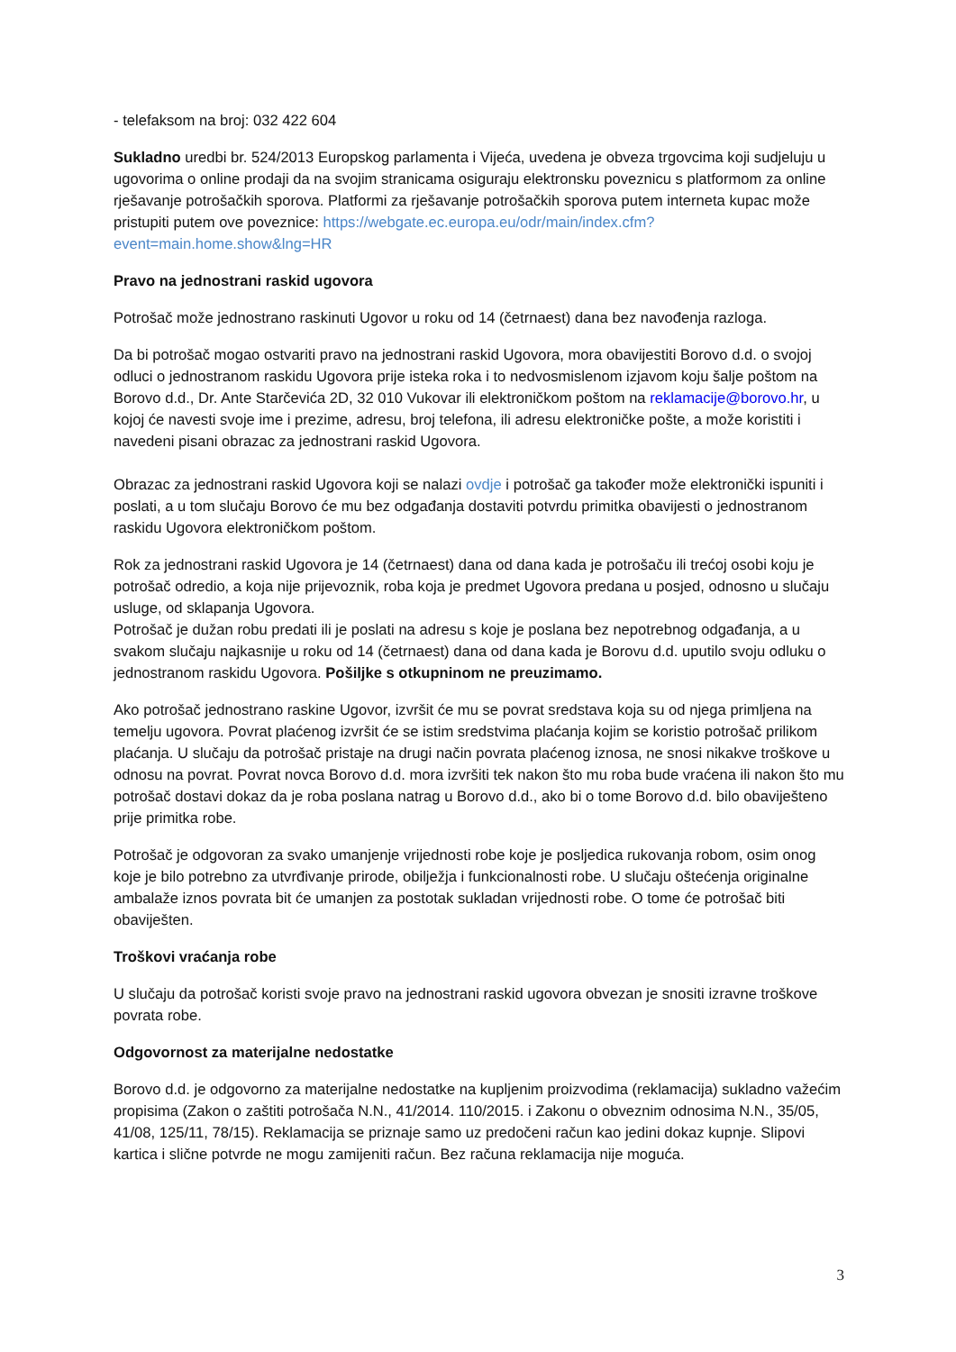- telefaksom na broj: 032 422 604
Sukladno uredbi br. 524/2013 Europskog parlamenta i Vijeća, uvedena je obveza trgovcima koji sudjeluju u ugovorima o online prodaji da na svojim stranicama osiguraju elektronsku poveznicu s platformom za online rješavanje potrošačkih sporova. Platformi za rješavanje potrošačkih sporova putem interneta kupac može pristupiti putem ove poveznice: https://webgate.ec.europa.eu/odr/main/index.cfm?event=main.home.show&lng=HR
Pravo na jednostrani raskid ugovora
Potrošač može jednostrano raskinuti Ugovor u roku od 14 (četrnaest) dana bez navođenja razloga.
Da bi potrošač mogao ostvariti pravo na jednostrani raskid Ugovora, mora obavijestiti Borovo d.d. o svojoj odluci o jednostranom raskidu Ugovora prije isteka roka i to nedvosmislenom izjavom koju šalje poštom na Borovo d.d., Dr. Ante Starčevića 2D, 32 010 Vukovar ili elektroničkom poštom na reklamacije@borovo.hr, u kojoj će navesti svoje ime i prezime, adresu, broj telefona, ili adresu elektroničke pošte, a može koristiti i navedeni pisani obrazac za jednostrani raskid Ugovora.
Obrazac za jednostrani raskid Ugovora koji se nalazi ovdje i potrošač ga također može elektronički ispuniti i poslati, a u tom slučaju Borovo će mu bez odgađanja dostaviti potvrdu primitka obavijesti o jednostranom raskidu Ugovora elektroničkom poštom.
Rok za jednostrani raskid Ugovora je 14 (četrnaest) dana od dana kada je potrošaču ili trećoj osobi koju je potrošač odredio, a koja nije prijevoznik, roba koja je predmet Ugovora predana u posjed, odnosno u slučaju usluge, od sklapanja Ugovora.
Potrošač je dužan robu predati ili je poslati na adresu s koje je poslana bez nepotrebnog odgađanja, a u svakom slučaju najkasnije u roku od 14 (četrnaest) dana od dana kada je Borovu d.d. uputilo svoju odluku o jednostranom raskidu Ugovora. Pošiljke s otkupninom ne preuzimamo.
Ako potrošač jednostrano raskine Ugovor, izvršit će mu se povrat sredstava koja su od njega primljena na temelju ugovora. Povrat plaćenog izvršit će se istim sredstvima plaćanja kojim se koristio potrošač prilikom plaćanja. U slučaju da potrošač pristaje na drugi način povrata plaćenog iznosa, ne snosi nikakve troškove u odnosu na povrat. Povrat novca Borovo d.d. mora izvršiti tek nakon što mu roba bude vraćena ili nakon što mu potrošač dostavi dokaz da je roba poslana natrag u Borovo d.d., ako bi o tome Borovo d.d. bilo obaviješteno prije primitka robe.
Potrošač je odgovoran za svako umanjenje vrijednosti robe koje je posljedica rukovanja robom, osim onog koje je bilo potrebno za utvrđivanje prirode, obilježja i funkcionalnosti robe. U slučaju oštećenja originalne ambalaže iznos povrata bit će umanjen za postotak sukladan vrijednosti robe. O tome će potrošač biti obaviješten.
Troškovi vraćanja robe
U slučaju da potrošač koristi svoje pravo na jednostrani raskid ugovora obvezan je snositi izravne troškove povrata robe.
Odgovornost za materijalne nedostatke
Borovo d.d. je odgovorno za materijalne nedostatke na kupljenim proizvodima (reklamacija) sukladno važećim propisima (Zakon o zaštiti potrošača N.N., 41/2014. 110/2015. i Zakonu o obveznim odnosima N.N., 35/05, 41/08, 125/11, 78/15). Reklamacija se priznaje samo uz predočeni račun kao jedini dokaz kupnje. Slipovi kartica i slične potvrde ne mogu zamijeniti račun. Bez računa reklamacija nije moguća.
3